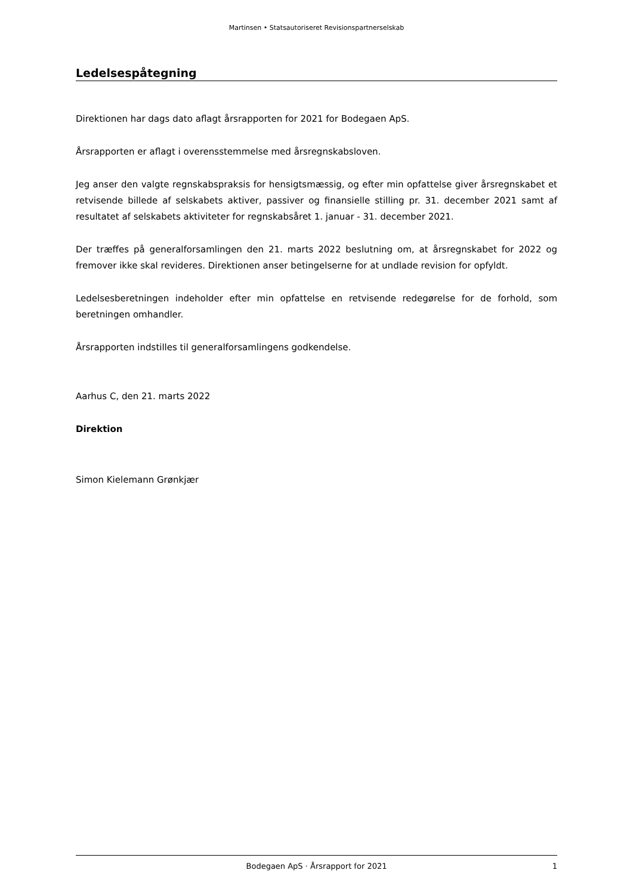Martinsen • Statsautoriseret Revisionspartnerselskab
Ledelsespåtegning
Direktionen har dags dato aflagt årsrapporten for 2021 for Bodegaen ApS.
Årsrapporten er aflagt i overensstemmelse med årsregnskabsloven.
Jeg anser den valgte regnskabspraksis for hensigtsmæssig, og efter min opfattelse giver årsregnskabet et retvisende billede af selskabets aktiver, passiver og finansielle stilling pr. 31. december 2021 samt af resultatet af selskabets aktiviteter for regnskabsåret 1. januar - 31. december 2021.
Der træffes på generalforsamlingen den 21. marts 2022 beslutning om, at årsregnskabet for 2022 og fremover ikke skal revideres. Direktionen anser betingelserne for at undlade revision for opfyldt.
Ledelsesberetningen indeholder efter min opfattelse en retvisende redegørelse for de forhold, som beretningen omhandler.
Årsrapporten indstilles til generalforsamlingens godkendelse.
Aarhus C, den 21. marts 2022
Direktion
Simon Kielemann Grønkjær
Bodegaen ApS · Årsrapport for 2021 1